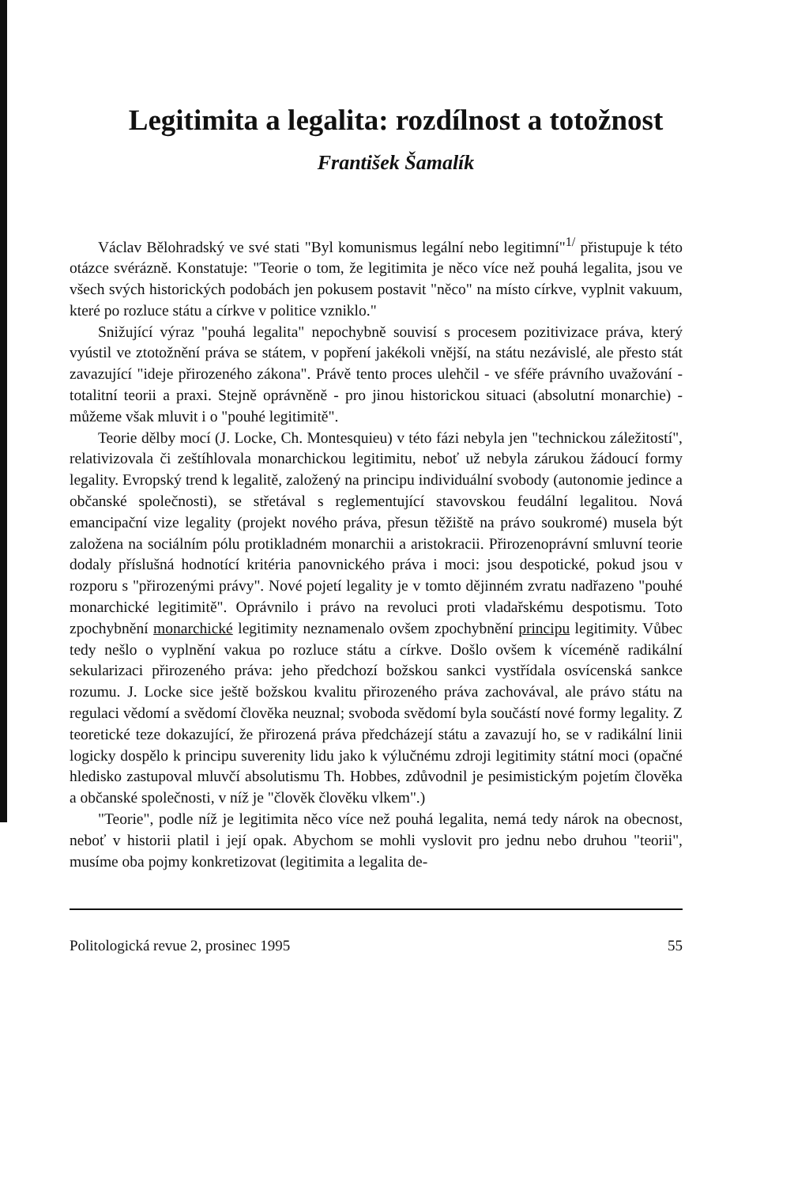Legitimita a legalita: rozdílnost a totožnost
František Šamalík
Václav Bělohradský ve své stati "Byl komunismus legální nebo legitimní"<sup>1/</sup> přistupuje k této otázce svérázně. Konstatuje: "Teorie o tom, že legitimita je něco více než pouhá legalita, jsou ve všech svých historických podobách jen pokusem postavit "něco" na místo církve, vyplnit vakuum, které po rozluce státu a církve v politice vzniklo."
Snižující výraz "pouhá legalita" nepochybně souvisí s procesem pozitivizace práva, který vyústil ve ztotožnění práva se státem, v popření jakékoli vnější, na státu nezávislé, ale přesto stát zavazující "ideje přirozeného zákona". Právě tento proces ulehčil - ve sféře právního uvažování - totalitní teorii a praxi. Stejně oprávněně - pro jinou historickou situaci (absolutní monarchie) - můžeme však mluvit i o "pouhé legitimitě".
Teorie dělby mocí (J. Locke, Ch. Montesquieu) v této fázi nebyla jen "technickou záležitostí", relativizovala či zeštíhlovala monarchickou legitimitu, neboť už nebyla zárukou žádoucí formy legality. Evropský trend k legalitě, založený na principu individuální svobody (autonomie jedince a občanské společnosti), se střetával s reglementující stavovskou feudální legalitou. Nová emancipační vize legality (projekt nového práva, přesun těžiště na právo soukromé) musela být založena na sociálním pólu protikladném monarchii a aristokracii. Přirozenoprávní smluvní teorie dodaly příslušná hodnotící kritéria panovnického práva i moci: jsou despotické, pokud jsou v rozporu s "přirozenými právy". Nové pojetí legality je v tomto dějinném zvratu nadřazeno "pouhé monarchické legitimitě". Oprávnilo i právo na revoluci proti vladařskému despotismu. Toto zpochybnění monarchické legitimity neznamenalo ovšem zpochybnění principu legitimity. Vůbec tedy nešlo o vyplnění vakua po rozluce státu a církve. Došlo ovšem k víceméně radikální sekularizaci přirozeného práva: jeho předchozí božskou sankci vystřídala osvícenská sankce rozumu. J. Locke sice ještě božskou kvalitu přirozeného práva zachovával, ale právo státu na regulaci vědomí a svědomí člověka neuznal; svoboda svědomí byla součástí nové formy legality. Z teoretické teze dokazující, že přirozená práva předcházejí státu a zavazují ho, se v radikální linii logicky dospělo k principu suverenity lidu jako k výlučnému zdroji legitimity státní moci (opačné hledisko zastupoval mluvčí absolutismu Th. Hobbes, zdůvodnil je pesimistickým pojetím člověka a občanské společnosti, v níž je "člověk člověku vlkem".)
"Teorie", podle níž je legitimita něco více než pouhá legalita, nemá tedy nárok na obecnost, neboť v historii platil i její opak. Abychom se mohli vyslovit pro jednu nebo druhou "teorii", musíme oba pojmy konkretizovat (legitimita a legalita de-
Politologická revue 2, prosinec 1995 55